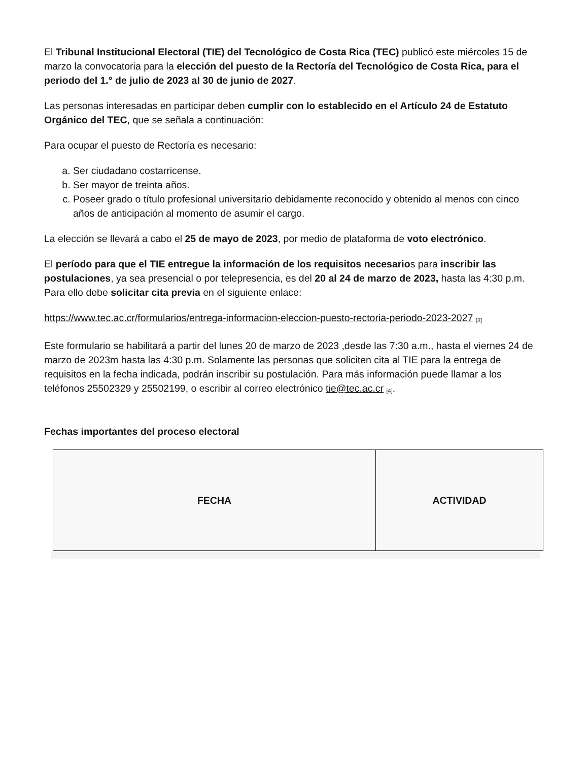El Tribunal Institucional Electoral (TIE) del Tecnológico de Costa Rica (TEC) publicó este miércoles 15 de marzo la convocatoria para la elección del puesto de la Rectoría del Tecnológico de Costa Rica, para el periodo del 1.° de julio de 2023 al 30 de junio de 2027.
Las personas interesadas en participar deben cumplir con lo establecido en el Artículo 24 de Estatuto Orgánico del TEC, que se señala a continuación:
Para ocupar el puesto de Rectoría es necesario:
a. Ser ciudadano costarricense.
b. Ser mayor de treinta años.
c. Poseer grado o título profesional universitario debidamente reconocido y obtenido al menos con cinco años de anticipación al momento de asumir el cargo.
La elección se llevará a cabo el 25 de mayo de 2023, por medio de plataforma de voto electrónico.
El período para que el TIE entregue la información de los requisitos necesarios para inscribir las postulaciones, ya sea presencial o por telepresencia, es del 20 al 24 de marzo de 2023, hasta las 4:30 p.m. Para ello debe solicitar cita previa en el siguiente enlace:
https://www.tec.ac.cr/formularios/entrega-informacion-eleccion-puesto-rectoria-periodo-2023-2027 <sup>[3]</sup>
Este formulario se habilitará a partir del lunes 20 de marzo de 2023 ,desde las 7:30 a.m., hasta el viernes 24 de marzo de 2023m hasta las 4:30 p.m. Solamente las personas que soliciten cita al TIE para la entrega de requisitos en la fecha indicada, podrán inscribir su postulación. Para más información puede llamar a los teléfonos 25502329 y 25502199, o escribir al correo electrónico tie@tec.ac.cr <sup>[4]</sup>.
Fechas importantes del proceso electoral
| FECHA | ACTIVIDAD |
| --- | --- |